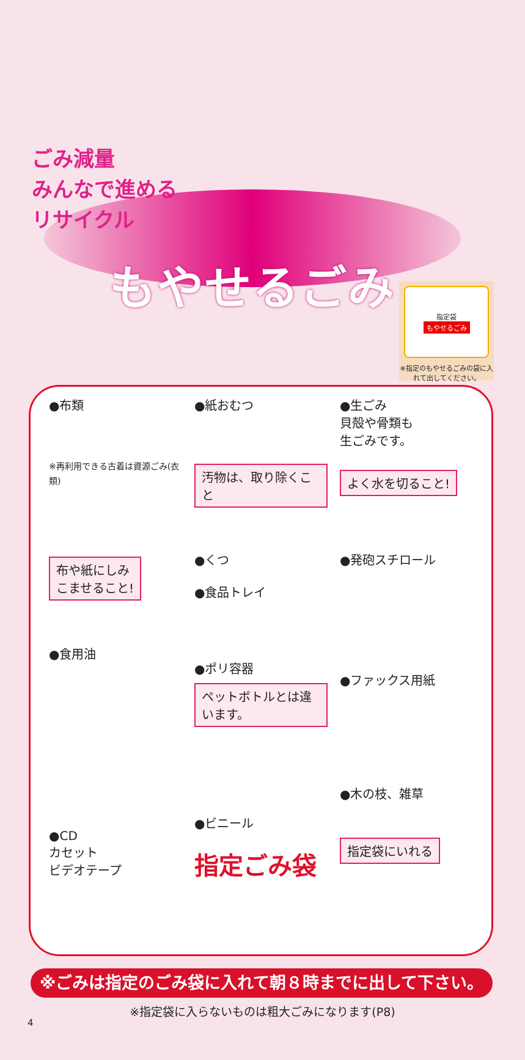もやせるごみ
ごみ減量
みんなで進める
リサイクル
指定袋
もやせるごみ
※指定のもやせるごみの袋に入れて出してください。
●布類
※再利用できる古着は資源ごみ(衣類)
●紙おむつ
汚物は、取り除くこと
●生ごみ
貝殻や骨類も
生ごみです。
よく水を切ること!
布や紙にしみ
こませること!
●食用油
●くつ
●食品トレイ
●ポリ容器
ペットボトルとは違います。
●発砲スチロール
●ファックス用紙
●CD
カセット
ビデオテープ
●ビニール
指定ごみ袋
●木の枝、雑草
指定袋にいれる
※ごみは指定のごみ袋に入れて朝８時までに出して下さい。
※指定袋に入らないものは粗大ごみになります(P8)
4